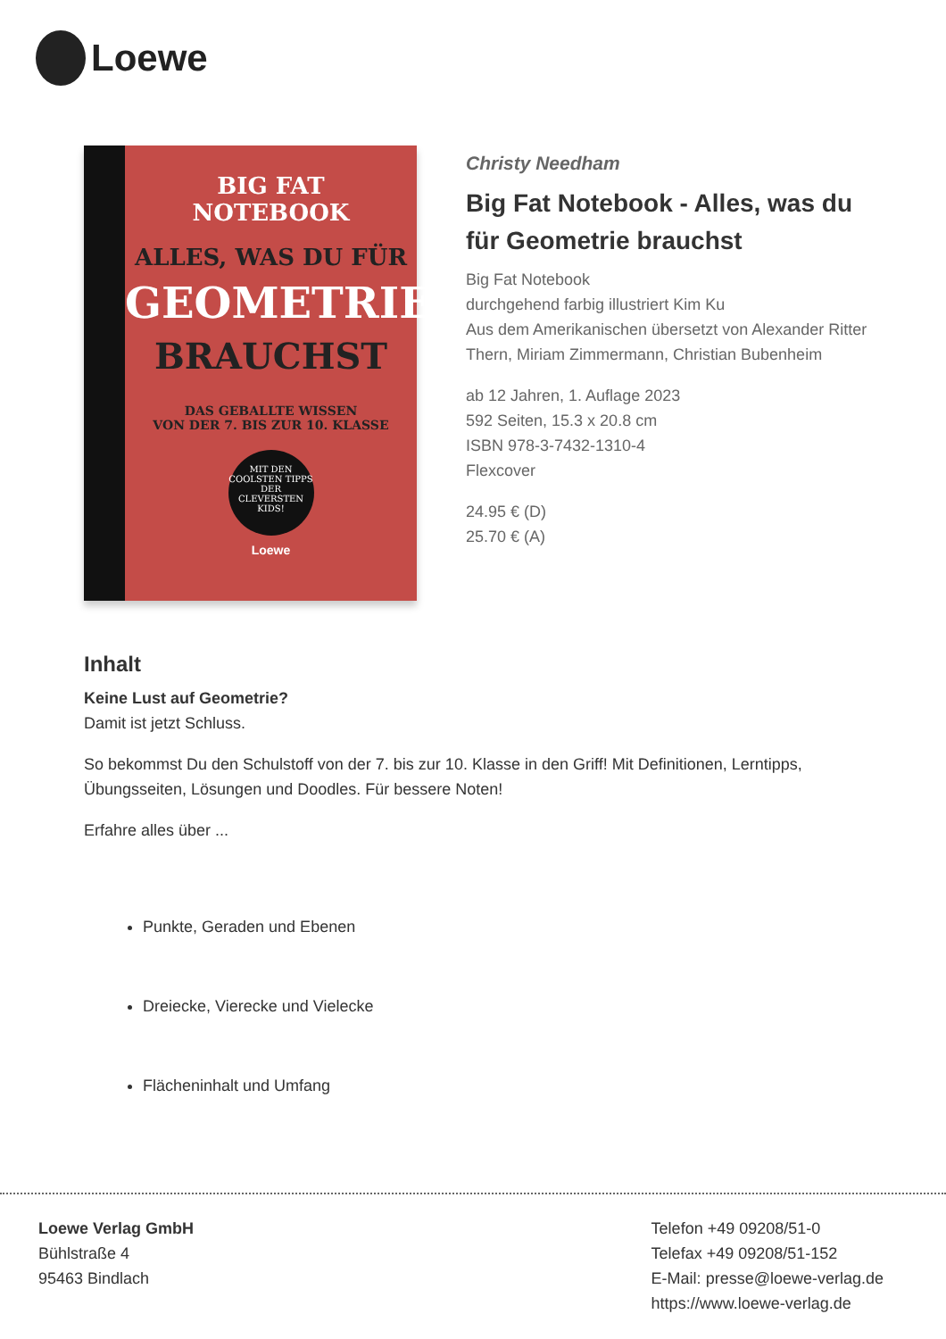Loewe
BIG FAT
NOTEBOOK
ALLES, WAS DU FÜR
GEOMETRIE
BRAUCHST
DAS GEBALLTE WISSEN
VON DER 7. BIS ZUR 10. KLASSE
MIT DEN COOLSTEN TIPPS DER CLEVERSTEN KIDS!
Loewe
Christy Needham
Big Fat Notebook - Alles, was du für Geometrie brauchst
Big Fat Notebook
durchgehend farbig illustriert Kim Ku
Aus dem Amerikanischen übersetzt von Alexander Ritter Thern, Miriam Zimmermann, Christian Bubenheim
ab 12 Jahren, 1. Auflage 2023
592 Seiten, 15.3 x 20.8 cm
ISBN 978-3-7432-1310-4
Flexcover
24.95 € (D)
25.70 € (A)
Inhalt
Keine Lust auf Geometrie?
Damit ist jetzt Schluss.
So bekommst Du den Schulstoff von der 7. bis zur 10. Klasse in den Griff! Mit Definitionen, Lerntipps, Übungsseiten, Lösungen und Doodles. Für bessere Noten!
Erfahre alles über ...
Punkte, Geraden und Ebenen
Dreiecke, Vierecke und Vielecke
Flächeninhalt und Umfang
Loewe Verlag GmbH
Bühlstraße 4
95463 Bindlach
Telefon +49 09208/51-0
Telefax +49 09208/51-152
E-Mail: presse@loewe-verlag.de
https://www.loewe-verlag.de